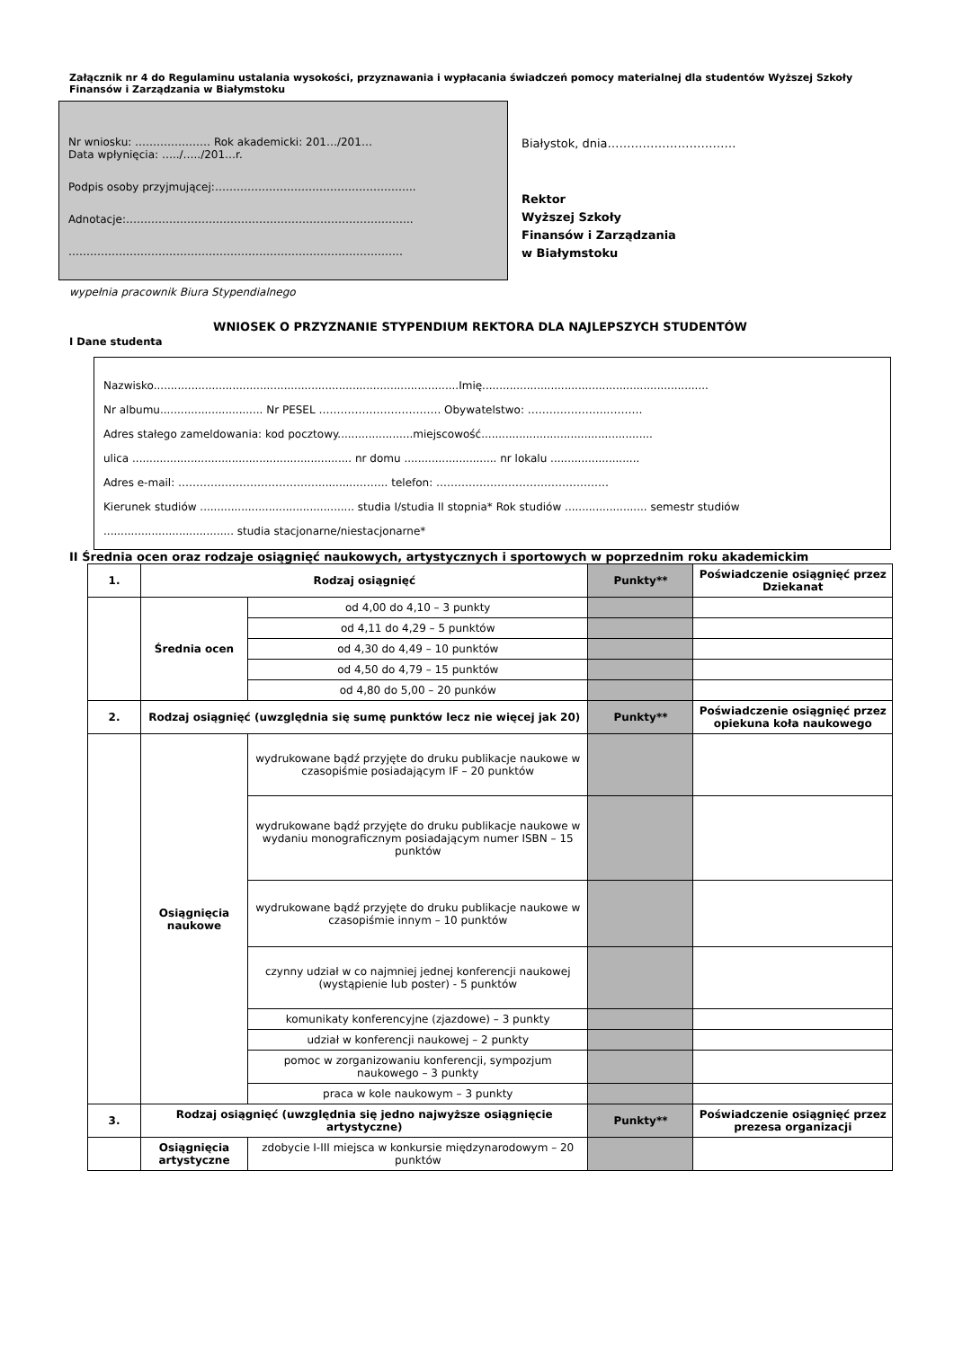Załącznik nr 4 do Regulaminu ustalania wysokości, przyznawania i wypłacania świadczeń pomocy materialnej dla studentów Wyższej Szkoły Finansów i Zarządzania w Białymstoku
Nr wniosku: ………………… Rok akademicki: 201…/201…
Data wpłynięcia: …../…../201…r.
Podpis osoby przyjmującej:………………………………………………..
Adnotacje:……………………………………………………………………..
…………………………………………………………………………………
Białystok, dnia……………………………
Rektor
Wyższej Szkoły
Finansów i Zarządzania
w Białymstoku
wypełnia pracownik Biura Stypendialnego
WNIOSEK O PRZYZNANIE STYPENDIUM REKTORA DLA NAJLEPSZYCH STUDENTÓW
I Dane studenta
Nazwisko.........................................................................................Imię..................................................................
Nr albumu.............................. Nr PESEL ……………………………. Obywatelstwo: …………………..………
Adres stałego zameldowania: kod pocztowy......................miejscowość..................................................
ulica ................................................................ nr domu ........................... nr lokalu ..........................
Adres e-mail: …………………………………............…….. telefon: …………………………………………
Kierunek studiów ............................................. studia I/studia II stopnia* Rok studiów ........................ semestr studiów
...................................... studia stacjonarne/niestacjonarne*
II Średnia ocen oraz rodzaje osiągnięć naukowych, artystycznych i sportowych w poprzednim roku akademickim
| 1. | Rodzaj osiągnięć | | Punkty** | Poświadczenie osiągnięć przez Dziekanat |
| --- | --- | --- | --- | --- |
| | Średnia ocen | od 4,00 do 4,10 – 3 punkty | | |
| | | od 4,11 do 4,29 – 5 punktów | | |
| | | od 4,30 do 4,49 – 10 punktów | | |
| | | od 4,50 do 4,79 – 15 punktów | | |
| | | od 4,80 do 5,00 – 20 punków | | |
| 2. | Rodzaj osiągnięć (uwzględnia się sumę punktów lecz nie więcej jak 20) | | Punkty** | Poświadczenie osiągnięć przez opiekuna koła naukowego |
| | Osiągnięcia naukowe | wydrukowane bądź przyjęte do druku publikacje naukowe w czasopiśmie posiadającym IF – 20 punktów | | |
| | | wydrukowane bądź przyjęte do druku publikacje naukowe w wydaniu monograficznym posiadającym numer ISBN – 15 punktów | | |
| | | wydrukowane bądź przyjęte do druku publikacje naukowe w czasopiśmie innym – 10 punktów | | |
| | | czynny udział w co najmniej jednej konferencji naukowej (wystąpienie lub poster) - 5 punktów | | |
| | | komunikaty konferencyjne (zjazdowe) – 3 punkty | | |
| | | udział w konferencji naukowej – 2 punkty | | |
| | | pomoc w zorganizowaniu konferencji, sympozjum naukowego – 3 punkty | | |
| | | praca w kole naukowym – 3 punkty | | |
| 3. | Rodzaj osiągnięć (uwzględnia się jedno najwyższe osiągnięcie artystyczne) | | Punkty** | Poświadczenie osiągnięć przez prezesa organizacji |
| | Osiągnięcia artystyczne | zdobycie I-III miejsca w konkursie międzynarodowym – 20 punktów | | |